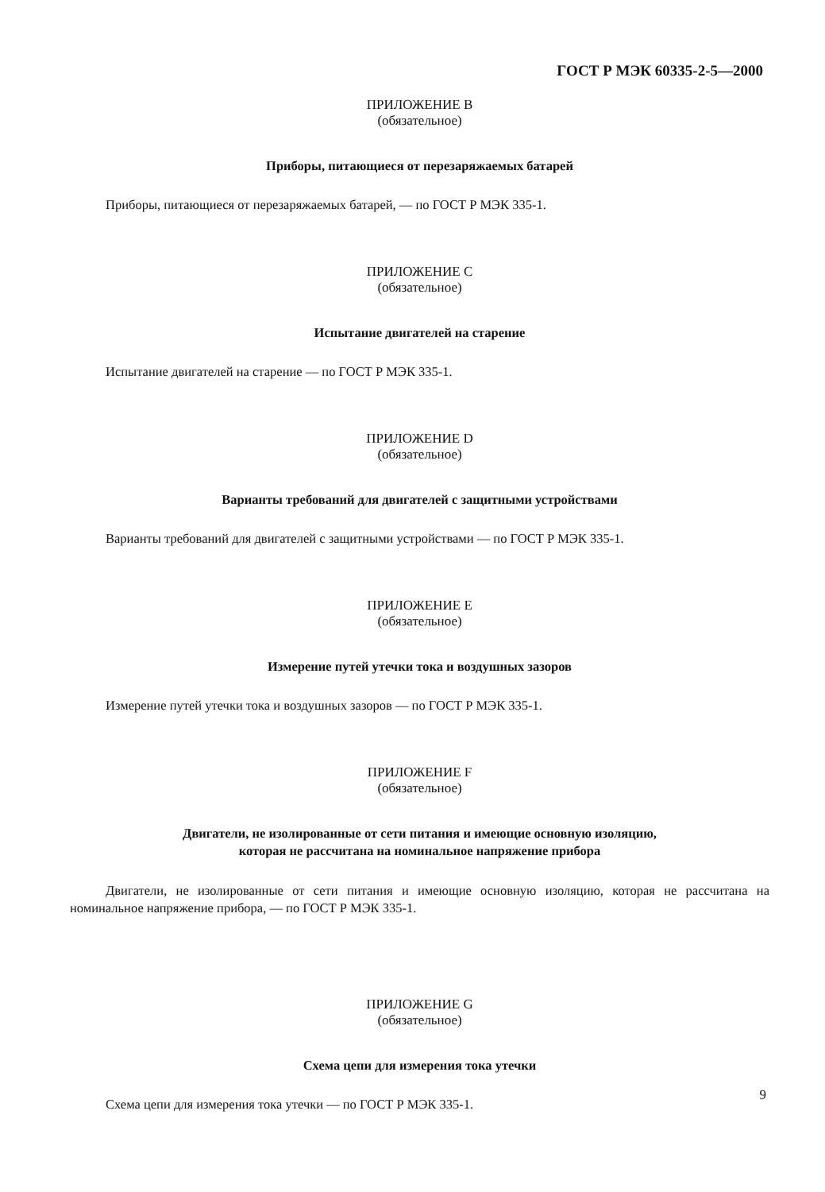ГОСТ Р МЭК 60335-2-5—2000
ПРИЛОЖЕНИЕ B
(обязательное)
Приборы, питающиеся от перезаряжаемых батарей
Приборы, питающиеся от перезаряжаемых батарей, — по ГОСТ Р МЭК 335-1.
ПРИЛОЖЕНИЕ C
(обязательное)
Испытание двигателей на старение
Испытание двигателей на старение — по ГОСТ Р МЭК 335-1.
ПРИЛОЖЕНИЕ D
(обязательное)
Варианты требований для двигателей с защитными устройствами
Варианты требований для двигателей с защитными устройствами — по ГОСТ Р МЭК 335-1.
ПРИЛОЖЕНИЕ E
(обязательное)
Измерение путей утечки тока и воздушных зазоров
Измерение путей утечки тока и воздушных зазоров — по ГОСТ Р МЭК 335-1.
ПРИЛОЖЕНИЕ F
(обязательное)
Двигатели, не изолированные от сети питания и имеющие основную изоляцию,
которая не рассчитана на номинальное напряжение прибора
Двигатели, не изолированные от сети питания и имеющие основную изоляцию, которая не рассчитана на номинальное напряжение прибора, — по ГОСТ Р МЭК 335-1.
ПРИЛОЖЕНИЕ G
(обязательное)
Схема цепи для измерения тока утечки
Схема цепи для измерения тока утечки — по ГОСТ Р МЭК 335-1.
9